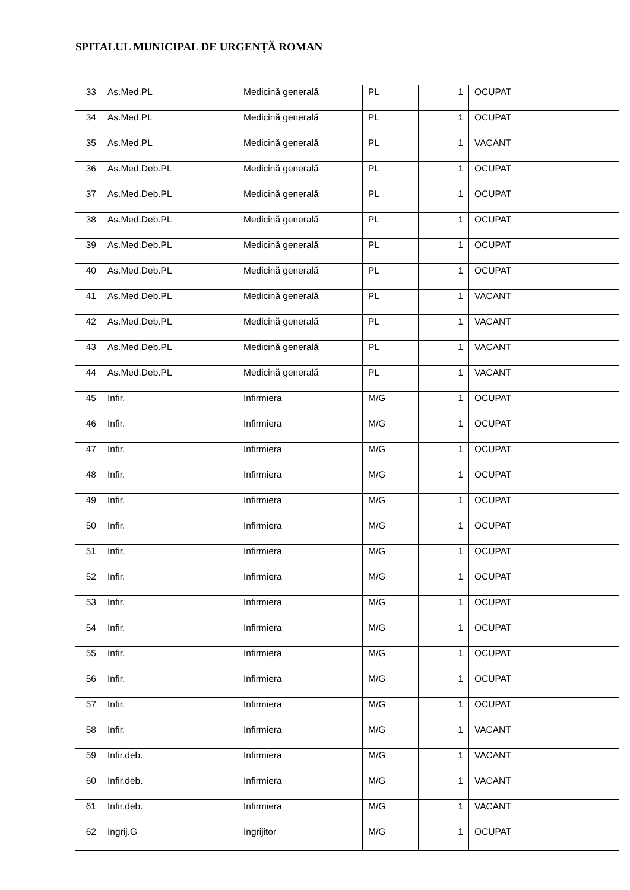SPITALUL MUNICIPAL DE URGENȚĂ ROMAN
| 33 | As.Med.PL | Medicină generală | PL | 1 | OCUPAT |
| 34 | As.Med.PL | Medicină generală | PL | 1 | OCUPAT |
| 35 | As.Med.PL | Medicină generală | PL | 1 | VACANT |
| 36 | As.Med.Deb.PL | Medicină generală | PL | 1 | OCUPAT |
| 37 | As.Med.Deb.PL | Medicină generală | PL | 1 | OCUPAT |
| 38 | As.Med.Deb.PL | Medicină generală | PL | 1 | OCUPAT |
| 39 | As.Med.Deb.PL | Medicină generală | PL | 1 | OCUPAT |
| 40 | As.Med.Deb.PL | Medicină generală | PL | 1 | OCUPAT |
| 41 | As.Med.Deb.PL | Medicină generală | PL | 1 | VACANT |
| 42 | As.Med.Deb.PL | Medicină generală | PL | 1 | VACANT |
| 43 | As.Med.Deb.PL | Medicină generală | PL | 1 | VACANT |
| 44 | As.Med.Deb.PL | Medicină generală | PL | 1 | VACANT |
| 45 | Infir. | Infirmiera | M/G | 1 | OCUPAT |
| 46 | Infir. | Infirmiera | M/G | 1 | OCUPAT |
| 47 | Infir. | Infirmiera | M/G | 1 | OCUPAT |
| 48 | Infir. | Infirmiera | M/G | 1 | OCUPAT |
| 49 | Infir. | Infirmiera | M/G | 1 | OCUPAT |
| 50 | Infir. | Infirmiera | M/G | 1 | OCUPAT |
| 51 | Infir. | Infirmiera | M/G | 1 | OCUPAT |
| 52 | Infir. | Infirmiera | M/G | 1 | OCUPAT |
| 53 | Infir. | Infirmiera | M/G | 1 | OCUPAT |
| 54 | Infir. | Infirmiera | M/G | 1 | OCUPAT |
| 55 | Infir. | Infirmiera | M/G | 1 | OCUPAT |
| 56 | Infir. | Infirmiera | M/G | 1 | OCUPAT |
| 57 | Infir. | Infirmiera | M/G | 1 | OCUPAT |
| 58 | Infir. | Infirmiera | M/G | 1 | VACANT |
| 59 | Infir.deb. | Infirmiera | M/G | 1 | VACANT |
| 60 | Infir.deb. | Infirmiera | M/G | 1 | VACANT |
| 61 | Infir.deb. | Infirmiera | M/G | 1 | VACANT |
| 62 | Ingrij.G | Ingrijitor | M/G | 1 | OCUPAT |